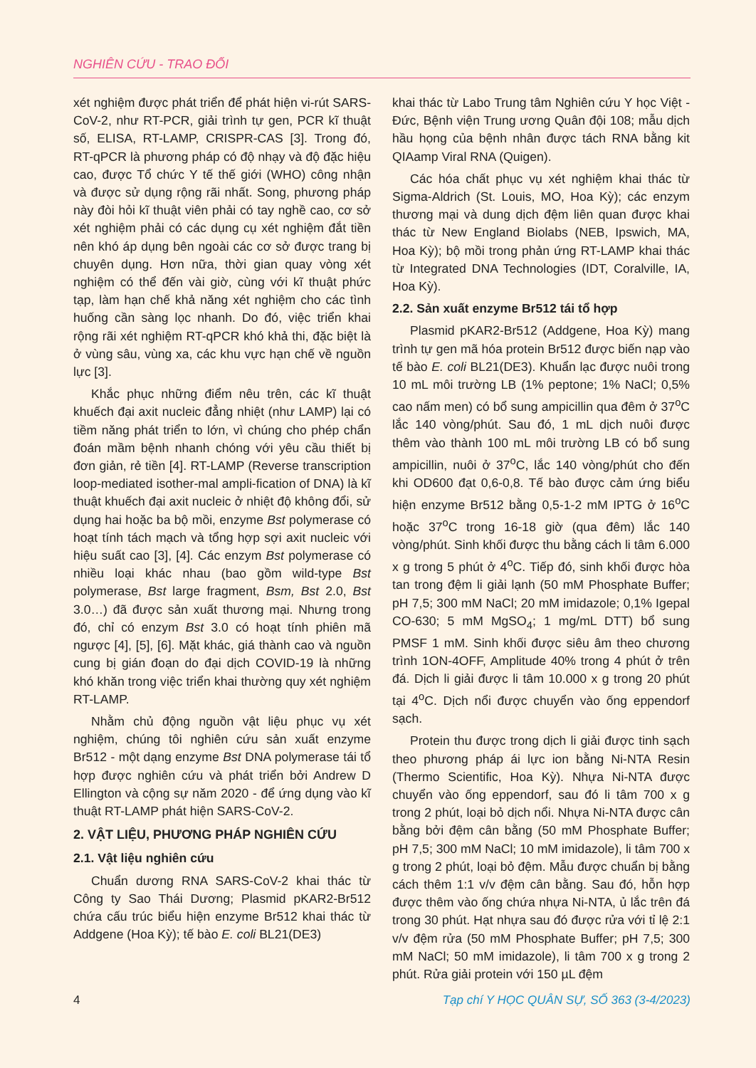NGHIÊN CỨU - TRAO ĐỔI
xét nghiệm được phát triển để phát hiện vi-rút SARS-CoV-2, như RT-PCR, giải trình tự gen, PCR kĩ thuật số, ELISA, RT-LAMP, CRISPR-CAS [3]. Trong đó, RT-qPCR là phương pháp có độ nhạy và độ đặc hiệu cao, được Tổ chức Y tế thế giới (WHO) công nhận và được sử dụng rộng rãi nhất. Song, phương pháp này đòi hỏi kĩ thuật viên phải có tay nghề cao, cơ sở xét nghiệm phải có các dụng cụ xét nghiệm đắt tiền nên khó áp dụng bên ngoài các cơ sở được trang bị chuyên dụng. Hơn nữa, thời gian quay vòng xét nghiệm có thể đến vài giờ, cùng với kĩ thuật phức tạp, làm hạn chế khả năng xét nghiệm cho các tình huống cần sàng lọc nhanh. Do đó, việc triển khai rộng rãi xét nghiệm RT-qPCR khó khả thi, đặc biệt là ở vùng sâu, vùng xa, các khu vực hạn chế về nguồn lực [3].
Khắc phục những điểm nêu trên, các kĩ thuật khuếch đại axit nucleic đẳng nhiệt (như LAMP) lại có tiềm năng phát triển to lớn, vì chúng cho phép chẩn đoán mầm bệnh nhanh chóng với yêu cầu thiết bị đơn giản, rẻ tiền [4]. RT-LAMP (Reverse transcription loop-mediated isother-mal ampli-fication of DNA) là kĩ thuật khuếch đại axit nucleic ở nhiệt độ không đổi, sử dụng hai hoặc ba bộ mồi, enzyme Bst polymerase có hoạt tính tách mạch và tổng hợp sợi axit nucleic với hiệu suất cao [3], [4]. Các enzym Bst polymerase có nhiều loại khác nhau (bao gồm wild-type Bst polymerase, Bst large fragment, Bsm, Bst 2.0, Bst 3.0…) đã được sản xuất thương mại. Nhưng trong đó, chỉ có enzym Bst 3.0 có hoạt tính phiên mã ngược [4], [5], [6]. Mặt khác, giá thành cao và nguồn cung bị gián đoạn do đại dịch COVID-19 là những khó khăn trong việc triển khai thường quy xét nghiệm RT-LAMP.
Nhằm chủ động nguồn vật liệu phục vụ xét nghiệm, chúng tôi nghiên cứu sản xuất enzyme Br512 - một dạng enzyme Bst DNA polymerase tái tổ hợp được nghiên cứu và phát triển bởi Andrew D Ellington và cộng sự năm 2020 - để ứng dụng vào kĩ thuật RT-LAMP phát hiện SARS-CoV-2.
2. VẬT LIỆU, PHƯƠNG PHÁP NGHIÊN CỨU
2.1. Vật liệu nghiên cứu
Chuẩn dương RNA SARS-CoV-2 khai thác từ Công ty Sao Thái Dương; Plasmid pKAR2-Br512 chứa cấu trúc biểu hiện enzyme Br512 khai thác từ Addgene (Hoa Kỳ); tế bào E. coli BL21(DE3)
khai thác từ Labo Trung tâm Nghiên cứu Y học Việt - Đức, Bệnh viện Trung ương Quân đội 108; mẫu dịch hầu họng của bệnh nhân được tách RNA bằng kit QIAamp Viral RNA (Quigen).
Các hóa chất phục vụ xét nghiệm khai thác từ Sigma-Aldrich (St. Louis, MO, Hoa Kỳ); các enzym thương mại và dung dịch đệm liên quan được khai thác từ New England Biolabs (NEB, Ipswich, MA, Hoa Kỳ); bộ mồi trong phản ứng RT-LAMP khai thác từ Integrated DNA Technologies (IDT, Coralville, IA, Hoa Kỳ).
2.2. Sản xuất enzyme Br512 tái tổ hợp
Plasmid pKAR2-Br512 (Addgene, Hoa Kỳ) mang trình tự gen mã hóa protein Br512 được biến nạp vào tế bào E. coli BL21(DE3). Khuẩn lạc được nuôi trong 10 mL môi trường LB (1% peptone; 1% NaCl; 0,5% cao nấm men) có bổ sung ampicillin qua đêm ở 37<sup>o</sup>C lắc 140 vòng/phút. Sau đó, 1 mL dịch nuôi được thêm vào thành 100 mL môi trường LB có bổ sung ampicillin, nuôi ở 37<sup>o</sup>C, lắc 140 vòng/phút cho đến khi OD600 đạt 0,6-0,8. Tế bào được cảm ứng biểu hiện enzyme Br512 bằng 0,5-1-2 mM IPTG ở 16<sup>o</sup>C hoặc 37<sup>o</sup>C trong 16-18 giờ (qua đêm) lắc 140 vòng/phút. Sinh khối được thu bằng cách li tâm 6.000 x g trong 5 phút ở 4<sup>o</sup>C. Tiếp đó, sinh khối được hòa tan trong đệm li giải lạnh (50 mM Phosphate Buffer; pH 7,5; 300 mM NaCl; 20 mM imidazole; 0,1% Igepal CO-630; 5 mM MgSO<sub>4</sub>; 1 mg/mL DTT) bổ sung PMSF 1 mM. Sinh khối được siêu âm theo chương trình 1ON-4OFF, Amplitude 40% trong 4 phút ở trên đá. Dịch li giải được li tâm 10.000 x g trong 20 phút tại 4<sup>o</sup>C. Dịch nổi được chuyển vào ống eppendorf sạch.
Protein thu được trong dịch li giải được tinh sạch theo phương pháp ái lực ion bằng Ni-NTA Resin (Thermo Scientific, Hoa Kỳ). Nhựa Ni-NTA được chuyển vào ống eppendorf, sau đó li tâm 700 x g trong 2 phút, loại bỏ dịch nổi. Nhựa Ni-NTA được cân bằng bởi đệm cân bằng (50 mM Phosphate Buffer; pH 7,5; 300 mM NaCl; 10 mM imidazole), li tâm 700 x g trong 2 phút, loại bỏ đệm. Mẫu được chuẩn bị bằng cách thêm 1:1 v/v đệm cân bằng. Sau đó, hỗn hợp được thêm vào ống chứa nhựa Ni-NTA, ủ lắc trên đá trong 30 phút. Hạt nhựa sau đó được rửa với tỉ lệ 2:1 v/v đệm rửa (50 mM Phosphate Buffer; pH 7,5; 300 mM NaCl; 50 mM imidazole), li tâm 700 x g trong 2 phút. Rửa giải protein với 150 µL đệm
4 Tạp chí Y HỌC QUÂN SỰ, SỐ 363 (3-4/2023)